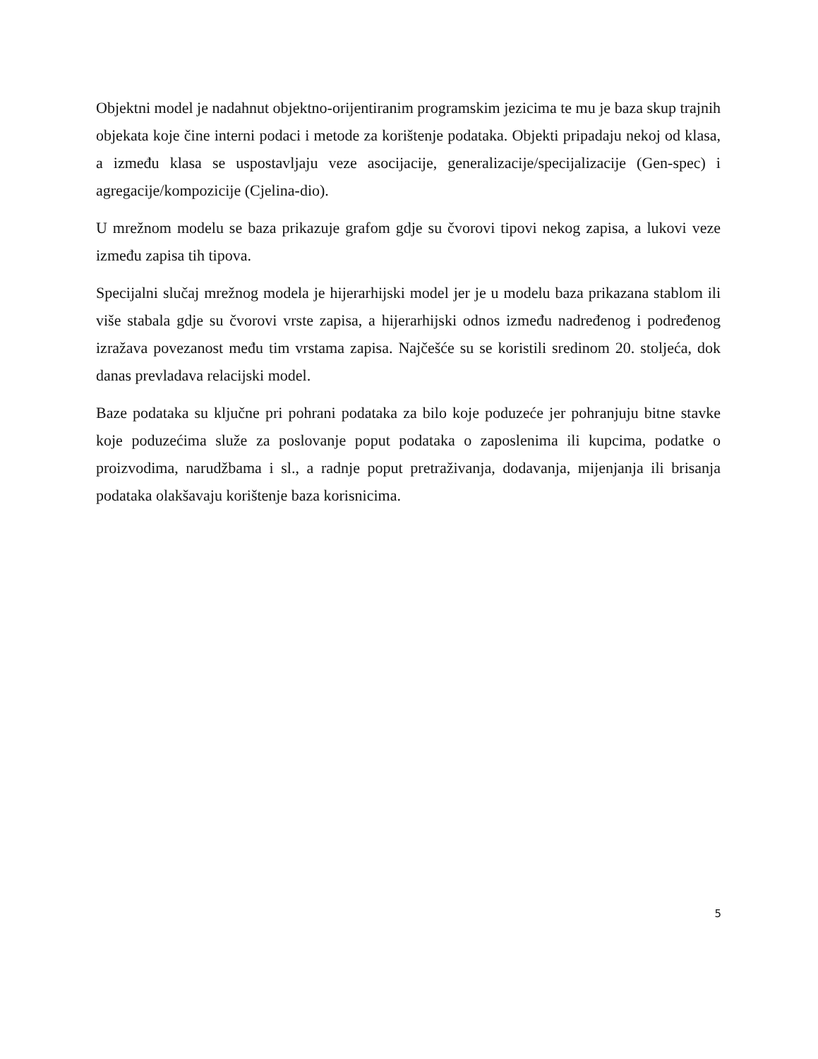Objektni model je nadahnut objektno-orijentiranim programskim jezicima te mu je baza skup trajnih objekata koje čine interni podaci i metode za korištenje podataka. Objekti pripadaju nekoj od klasa, a između klasa se uspostavljaju veze asocijacije, generalizacije/specijalizacije (Gen-spec) i agregacije/kompozicije (Cjelina-dio).
U mrežnom modelu se baza prikazuje grafom gdje su čvorovi tipovi nekog zapisa, a lukovi veze između zapisa tih tipova.
Specijalni slučaj mrežnog modela je hijerarhijski model jer je u modelu baza prikazana stablom ili više stabala gdje su čvorovi vrste zapisa, a hijerarhijski odnos između nadređenog i podređenog izražava povezanost među tim vrstama zapisa. Najčešće su se koristili sredinom 20. stoljeća, dok danas prevladava relacijski model.
Baze podataka su ključne pri pohrani podataka za bilo koje poduzeće jer pohranjuju bitne stavke koje poduzećima služe za poslovanje poput podataka o zaposlenima ili kupcima, podatke o proizvodima, narudžbama i sl., a radnje poput pretraživanja, dodavanja, mijenjanja ili brisanja podataka olakšavaju korištenje baza korisnicima.
5